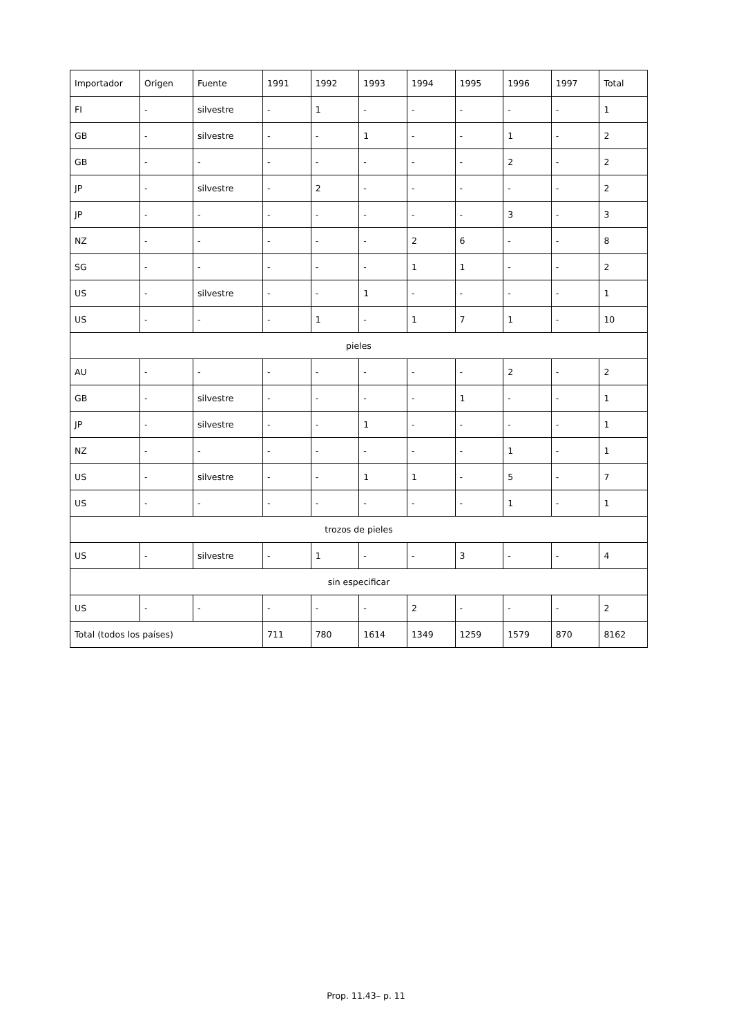| Importador | Origen | Fuente | 1991 | 1992 | 1993 | 1994 | 1995 | 1996 | 1997 | Total |
| --- | --- | --- | --- | --- | --- | --- | --- | --- | --- | --- |
| FI | - | silvestre | - | 1 | - | - | - | - | - | 1 |
| GB | - | silvestre | - | - | 1 | - | - | 1 | - | 2 |
| GB | - | - | - | - | - | - | - | 2 | - | 2 |
| JP | - | silvestre | - | 2 | - | - | - | - | - | 2 |
| JP | - | - | - | - | - | - | - | 3 | - | 3 |
| NZ | - | - | - | - | - | 2 | 6 | - | - | 8 |
| SG | - | - | - | - | - | 1 | 1 | - | - | 2 |
| US | - | silvestre | - | - | 1 | - | - | - | - | 1 |
| US | - | - | - | 1 | - | 1 | 7 | 1 | - | 10 |
| pieles | | | | | | | | | | |
| AU | - | - | - | - | - | - | - | 2 | - | 2 |
| GB | - | silvestre | - | - | - | - | 1 | - | - | 1 |
| JP | - | silvestre | - | - | 1 | - | - | - | - | 1 |
| NZ | - | - | - | - | - | - | - | 1 | - | 1 |
| US | - | silvestre | - | - | 1 | 1 | - | 5 | - | 7 |
| US | - | - | - | - | - | - | - | 1 | - | 1 |
| trozos de pieles | | | | | | | | | | |
| US | - | silvestre | - | 1 | - | - | 3 | - | - | 4 |
| sin especificar | | | | | | | | | | |
| US | - | - | - | - | - | 2 | - | - | - | 2 |
| Total (todos los países) | | | 711 | 780 | 1614 | 1349 | 1259 | 1579 | 870 | 8162 |
Prop. 11.43– p. 11